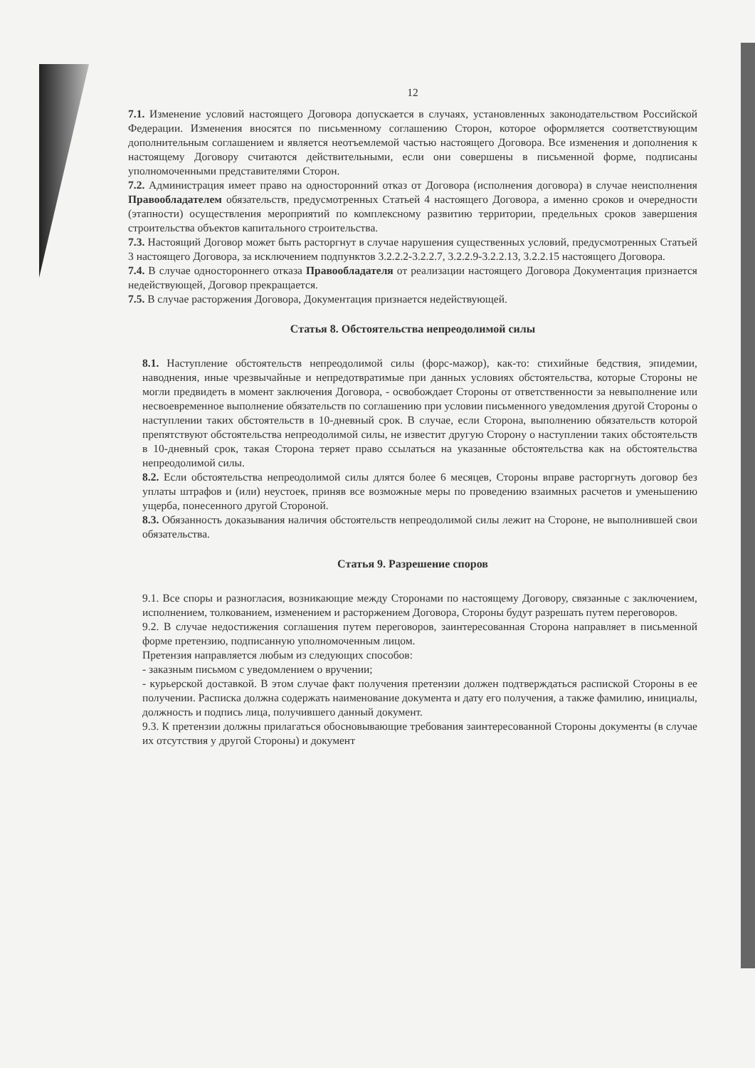12
7.1. Изменение условий настоящего Договора допускается в случаях, установленных законодательством Российской Федерации. Изменения вносятся по письменному соглашению Сторон, которое оформляется соответствующим дополнительным соглашением и является неотъемлемой частью настоящего Договора. Все изменения и дополнения к настоящему Договору считаются действительными, если они совершены в письменной форме, подписаны уполномоченными представителями Сторон.
7.2. Администрация имеет право на односторонний отказ от Договора (исполнения договора) в случае неисполнения Правообладателем обязательств, предусмотренных Статьей 4 настоящего Договора, а именно сроков и очередности (этапности) осуществления мероприятий по комплексному развитию территории, предельных сроков завершения строительства объектов капитального строительства.
7.3. Настоящий Договор может быть расторгнут в случае нарушения существенных условий, предусмотренных Статьей 3 настоящего Договора, за исключением подпунктов 3.2.2.2-3.2.2.7, 3.2.2.9-3.2.2.13, 3.2.2.15 настоящего Договора.
7.4. В случае одностороннего отказа Правообладателя от реализации настоящего Договора Документация признается недействующей, Договор прекращается.
7.5. В случае расторжения Договора, Документация признается недействующей.
Статья 8. Обстоятельства непреодолимой силы
8.1. Наступление обстоятельств непреодолимой силы (форс-мажор), как-то: стихийные бедствия, эпидемии, наводнения, иные чрезвычайные и непредотвратимые при данных условиях обстоятельства, которые Стороны не могли предвидеть в момент заключения Договора, - освобождает Стороны от ответственности за невыполнение или несвоевременное выполнение обязательств по соглашению при условии письменного уведомления другой Стороны о наступлении таких обстоятельств в 10-дневный срок. В случае, если Сторона, выполнению обязательств которой препятствуют обстоятельства непреодолимой силы, не известит другую Сторону о наступлении таких обстоятельств в 10-дневный срок, такая Сторона теряет право ссылаться на указанные обстоятельства как на обстоятельства непреодолимой силы.
8.2. Если обстоятельства непреодолимой силы длятся более 6 месяцев, Стороны вправе расторгнуть договор без уплаты штрафов и (или) неустоек, приняв все возможные меры по проведению взаимных расчетов и уменьшению ущерба, понесенного другой Стороной.
8.3. Обязанность доказывания наличия обстоятельств непреодолимой силы лежит на Стороне, не выполнившей свои обязательства.
Статья 9. Разрешение споров
9.1. Все споры и разногласия, возникающие между Сторонами по настоящему Договору, связанные с заключением, исполнением, толкованием, изменением и расторжением Договора, Стороны будут разрешать путем переговоров.
9.2. В случае недостижения соглашения путем переговоров, заинтересованная Сторона направляет в письменной форме претензию, подписанную уполномоченным лицом.
Претензия направляется любым из следующих способов:
- заказным письмом с уведомлением о вручении;
- курьерской доставкой. В этом случае факт получения претензии должен подтверждаться распиской Стороны в ее получении. Расписка должна содержать наименование документа и дату его получения, а также фамилию, инициалы, должность и подпись лица, получившего данный документ.
9.3. К претензии должны прилагаться обосновывающие требования заинтересованной Стороны документы (в случае их отсутствия у другой Стороны) и документ